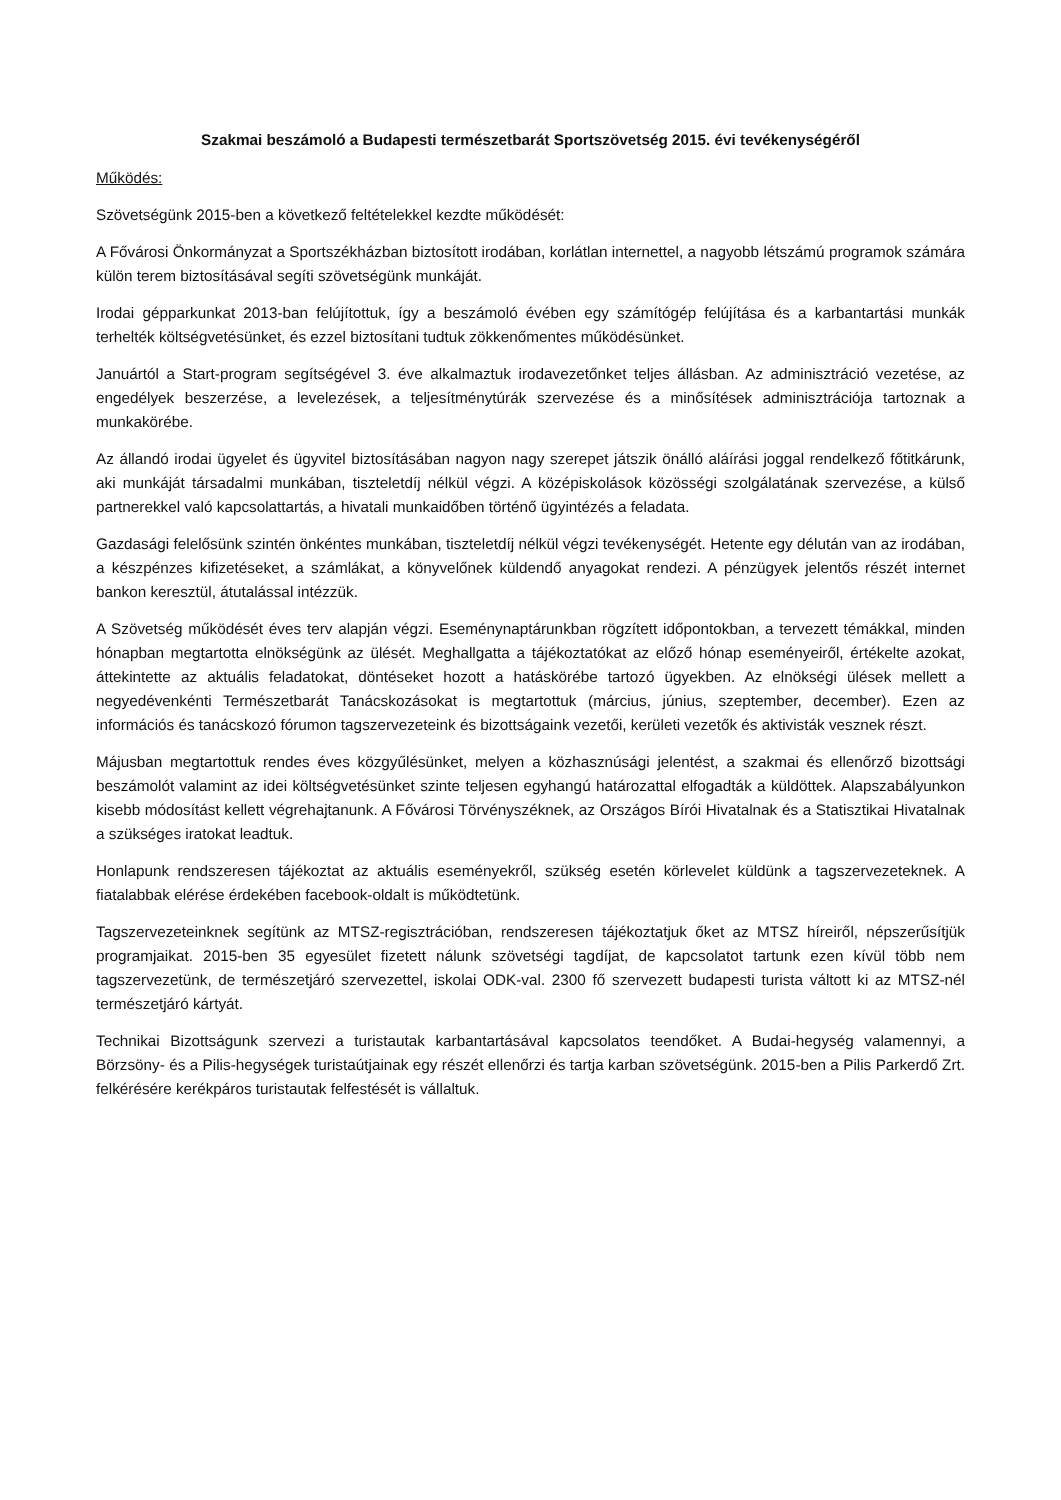Szakmai beszámoló a Budapesti természetbarát Sportszövetség 2015. évi tevékenységéről
Működés:
Szövetségünk 2015-ben a következő feltételekkel kezdte működését:
A Fővárosi Önkormányzat a Sportszékházban biztosított irodában, korlátlan internettel, a nagyobb létszámú programok számára külön terem biztosításával segíti szövetségünk munkáját.
Irodai gépparkunkat 2013-ban felújítottuk, így a beszámoló évében egy számítógép felújítása és a karbantartási munkák terhelték költségvetésünket, és ezzel biztosítani tudtuk zökkenőmentes működésünket.
Januártól a Start-program segítségével 3. éve alkalmaztuk irodavezetőnket teljes állásban. Az adminisztráció vezetése, az engedélyek beszerzése, a levelezések, a teljesítménytúrák szervezése és a minősítések adminisztrációja tartoznak a munkakörébe.
Az állandó irodai ügyelet és ügyvitel biztosításában nagyon nagy szerepet játszik önálló aláírási joggal rendelkező főtitkárunk, aki munkáját társadalmi munkában, tiszteletdíj nélkül végzi. A középiskolások közösségi szolgálatának szervezése, a külső partnerekkel való kapcsolattartás, a hivatali munkaidőben történő ügyintézés a feladata.
Gazdasági felelősünk szintén önkéntes munkában, tiszteletdíj nélkül végzi tevékenységét. Hetente egy délután van az irodában, a készpénzes kifizetéseket, a számlákat, a könyvelőnek küldendő anyagokat rendezi. A pénzügyek jelentős részét internet bankon keresztül, átutalással intézzük.
A Szövetség működését éves terv alapján végzi. Eseménynaptárunkban rögzített időpontokban, a tervezett témákkal, minden hónapban megtartotta elnökségünk az ülését. Meghallgatta a tájékoztatókat az előző hónap eseményeiről, értékelte azokat, áttekintette az aktuális feladatokat, döntéseket hozott a hatáskörébe tartozó ügyekben. Az elnökségi ülések mellett a negyedévenkénti Természetbarát Tanácskozásokat is megtartottuk (március, június, szeptember, december). Ezen az információs és tanácskozó fórumon tagszervezeteink és bizottságaink vezetői, kerületi vezetők és aktivisták vesznek részt.
Májusban megtartottuk rendes éves közgyűlésünket, melyen a közhasznúsági jelentést, a szakmai és ellenőrző bizottsági beszámolót valamint az idei költségvetésünket szinte teljesen egyhangú határozattal elfogadták a küldöttek. Alapszabályunkon kisebb módosítást kellett végrehajtanunk. A Fővárosi Törvényszéknek, az Országos Bírói Hivatalnak és a Statisztikai Hivatalnak a szükséges iratokat leadtuk.
Honlapunk rendszeresen tájékoztat az aktuális eseményekről, szükség esetén körlevelet küldünk a tagszervezeteknek. A fiatalabbak elérése érdekében facebook-oldalt is működtetünk.
Tagszervezeteinknek segítünk az MTSZ-regisztrációban, rendszeresen tájékoztatjuk őket az MTSZ híreiről, népszerűsítjük programjaikat. 2015-ben 35 egyesület fizetett nálunk szövetségi tagdíjat, de kapcsolatot tartunk ezen kívül több nem tagszervezetünk, de természetjáró szervezettel, iskolai ODK-val. 2300 fő szervezett budapesti turista váltott ki az MTSZ-nél természetjáró kártyát.
Technikai Bizottságunk szervezi a turistautak karbantartásával kapcsolatos teendőket. A Budai-hegység valamennyi, a Börzsöny- és a Pilis-hegységek turistaútjainak egy részét ellenőrzi és tartja karban szövetségünk. 2015-ben a Pilis Parkerdő Zrt. felkérésére kerékpáros turistautak felfestését is vállaltuk.